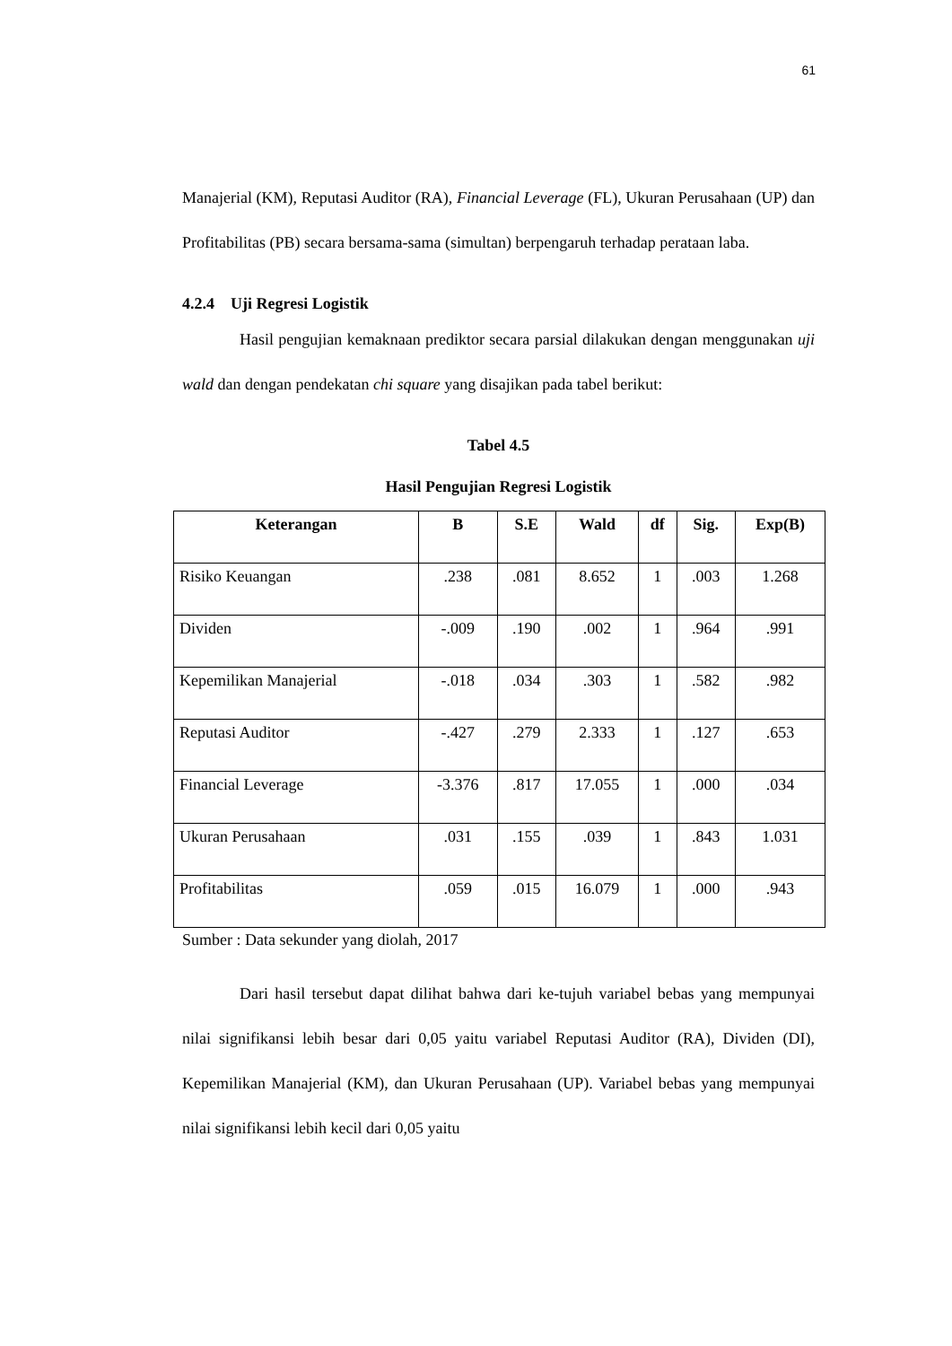61
Manajerial (KM), Reputasi Auditor (RA), Financial Leverage (FL), Ukuran Perusahaan (UP) dan Profitabilitas (PB) secara bersama-sama (simultan) berpengaruh terhadap perataan laba.
4.2.4 Uji Regresi Logistik
Hasil pengujian kemaknaan prediktor secara parsial dilakukan dengan menggunakan uji wald dan dengan pendekatan chi square yang disajikan pada tabel berikut:
Tabel 4.5
Hasil Pengujian Regresi Logistik
| Keterangan | B | S.E | Wald | df | Sig. | Exp(B) |
| --- | --- | --- | --- | --- | --- | --- |
| Risiko Keuangan | .238 | .081 | 8.652 | 1 | .003 | 1.268 |
| Dividen | -.009 | .190 | .002 | 1 | .964 | .991 |
| Kepemilikan Manajerial | -.018 | .034 | .303 | 1 | .582 | .982 |
| Reputasi Auditor | -.427 | .279 | 2.333 | 1 | .127 | .653 |
| Financial Leverage | -3.376 | .817 | 17.055 | 1 | .000 | .034 |
| Ukuran Perusahaan | .031 | .155 | .039 | 1 | .843 | 1.031 |
| Profitabilitas | .059 | .015 | 16.079 | 1 | .000 | .943 |
Sumber : Data sekunder yang diolah, 2017
Dari hasil tersebut dapat dilihat bahwa dari ke-tujuh variabel bebas yang mempunyai nilai signifikansi lebih besar dari 0,05 yaitu variabel Reputasi Auditor (RA), Dividen (DI), Kepemilikan Manajerial (KM), dan Ukuran Perusahaan (UP). Variabel bebas yang mempunyai nilai signifikansi lebih kecil dari 0,05 yaitu